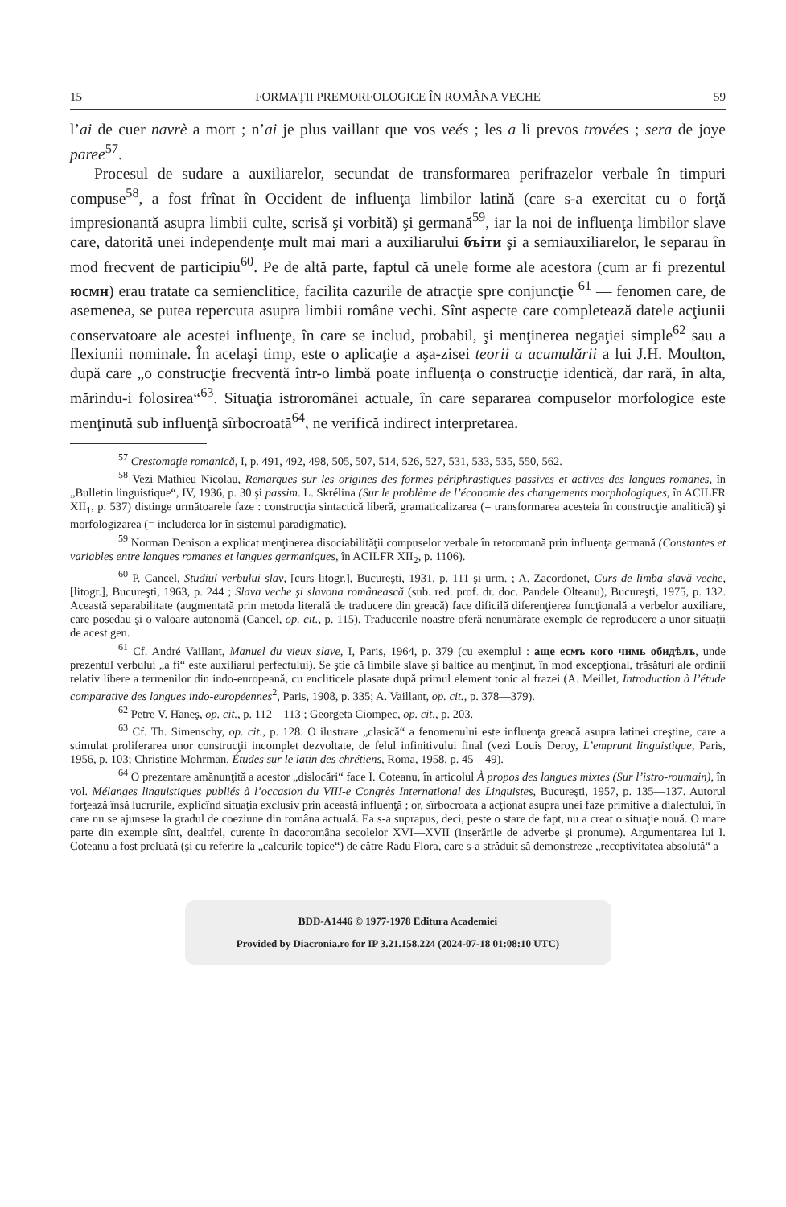15 FORMAŢII PREMORFOLOGICE ÎN ROMÂNA VECHE 59
l’ai de cuer navrè a mort ; n’ai je plus vaillant que vos veés ; les a li prevos trovées ; sera de joye paree<sup>57</sup>.
Procesul de sudare a auxiliarelor, secundat de transformarea perifrazelor verbale în timpuri compuse<sup>58</sup>, a fost frînat în Occident de influenţa limbilor latină (care s-a exercitat cu o forţă impresionantă asupra limbii culte, scrisă şi vorbită) şi germană<sup>59</sup>, iar la noi de influenţa limbilor slave care, datorită unei independenţe mult mai mari a auxiliarului бъіти şi a semiauxiliarelor, le separau în mod frecvent de participiu<sup>60</sup>. Pe de altă parte, faptul că unele forme ale acestora (cum ar fi prezentul юсмн) erau tratate ca semienclitice, facilita cazurile de atracţie spre conjuncţie <sup>61</sup> — fenomen care, de asemenea, se putea repercuta asupra limbii române vechi. Sînt aspecte care completează datele acţiunii conservatoare ale acestei influenţe, în care se includ, probabil, şi menţinerea negaţiei simple<sup>62</sup> sau a flexiunii nominale. În acelaşi timp, este o aplicaţie a aşa-zisei teorii a acumulării a lui J.H. Moulton, după care „o construcţie frecventă într-o limbă poate influenţa o construcţie identică, dar rară, în alta, mărindu-i folosirea“<sup>63</sup>. Situaţia istroromânei actuale, în care separarea compuselor morfologice este menţinută sub influenţă sîrbocroată<sup>64</sup>, ne verifică indirect interpretarea.
<sup>57</sup> Crestomaţie romanică, I, p. 491, 492, 498, 505, 507, 514, 526, 527, 531, 533, 535, 550, 562.
<sup>58</sup> Vezi Mathieu Nicolau, Remarques sur les origines des formes périphrastiques passives et actives des langues romanes, în „Bulletin linguistique“, IV, 1936, p. 30 şi passim. L. Skrélina (Sur le problème de l’économie des changements morphologiques, în ACILFR XII<sub>1</sub>, p. 537) distinge următoarele faze : construcţia sintactică liberă, gramaticalizarea (= transformarea acesteia în construcţie analitică) şi morfologizarea (= includerea lor în sistemul paradigmatic).
<sup>59</sup> Norman Denison a explicat menţinerea disociabilităţii compuselor verbale în retoromană prin influenţa germană (Constantes et variables entre langues romanes et langues germaniques, în ACILFR XII<sub>2</sub>, p. 1106).
<sup>60</sup> P. Cancel, Studiul verbului slav, [curs litogr.], Bucureşti, 1931, p. 111 şi urm. ; A. Zacordonet, Curs de limba slavă veche, [litogr.], Bucureşti, 1963, p. 244 ; Slava veche şi slavona românească (sub. red. prof. dr. doc. Pandele Olteanu), Bucureşti, 1975, p. 132. Această separabilitate (augmentată prin metoda literală de traducere din greacă) face dificilă diferenţierea funcţională a verbelor auxiliare, care posedau şi o valoare autonomă (Cancel, op. cit., p. 115). Traducerile noastre oferă nenumărate exemple de reproducere a unor situaţii de acest gen.
<sup>61</sup> Cf. André Vaillant, Manuel du vieux slave, I, Paris, 1964, p. 379 (cu exemplul : аще есмъ кого чимь обидѣлъ, unde prezentul verbului „a fi“ este auxiliarul perfectului). Se ştie că limbile slave şi baltice au menţinut, în mod excepţional, trăsături ale ordinii relativ libere a termenilor din indo-europeană, cu encliticele plasate după primul element tonic al frazei (A. Meillet, Introduction à l’étude comparative des langues indo-européennes<sup>2</sup>, Paris, 1908, p. 335; A. Vaillant, op. cit., p. 378—379).
<sup>62</sup> Petre V. Haneş, op. cit., p. 112—113 ; Georgeta Ciompec, op. cit., p. 203.
<sup>63</sup> Cf. Th. Simenschy, op. cit., p. 128. O ilustrare „clasică“ a fenomenului este influenţa greacă asupra latinei creştine, care a stimulat proliferarea unor construcţii incomplet dezvoltate, de felul infinitivului final (vezi Louis Deroy, L’emprunt linguistique, Paris, 1956, p. 103; Christine Mohrman, Études sur le latin des chrétiens, Roma, 1958, p. 45—49).
<sup>64</sup> O prezentare amănunţită a acestor „dislocări“ face I. Coteanu, în articolul À propos des langues mixtes (Sur l’istro-roumain), în vol. Mélanges linguistiques publiés à l’occasion du VIII-e Congrès International des Linguistes, Bucureşti, 1957, p. 135—137. Autorul forţează însă lucrurile, explicînd situaţia exclusiv prin această influenţă ; or, sîrbocroata a acţionat asupra unei faze primitive a dialectului, în care nu se ajunsese la gradul de coeziune din româna actuală. Ea s-a suprapus, deci, peste o stare de fapt, nu a creat o situaţie nouă. O mare parte din exemple sînt, dealtfel, curente în dacoromâna secolelor XVI—XVII (inserările de adverbe şi pronume). Argumentarea lui I. Coteanu a fost preluată (şi cu referire la „calcurile topice“) de către Radu Flora, care s-a străduit să demonstreze „receptivitatea absolută“ a
BDD-A1446 © 1977-1978 Editura Academiei
Provided by Diacronia.ro for IP 3.21.158.224 (2024-07-18 01:08:10 UTC)